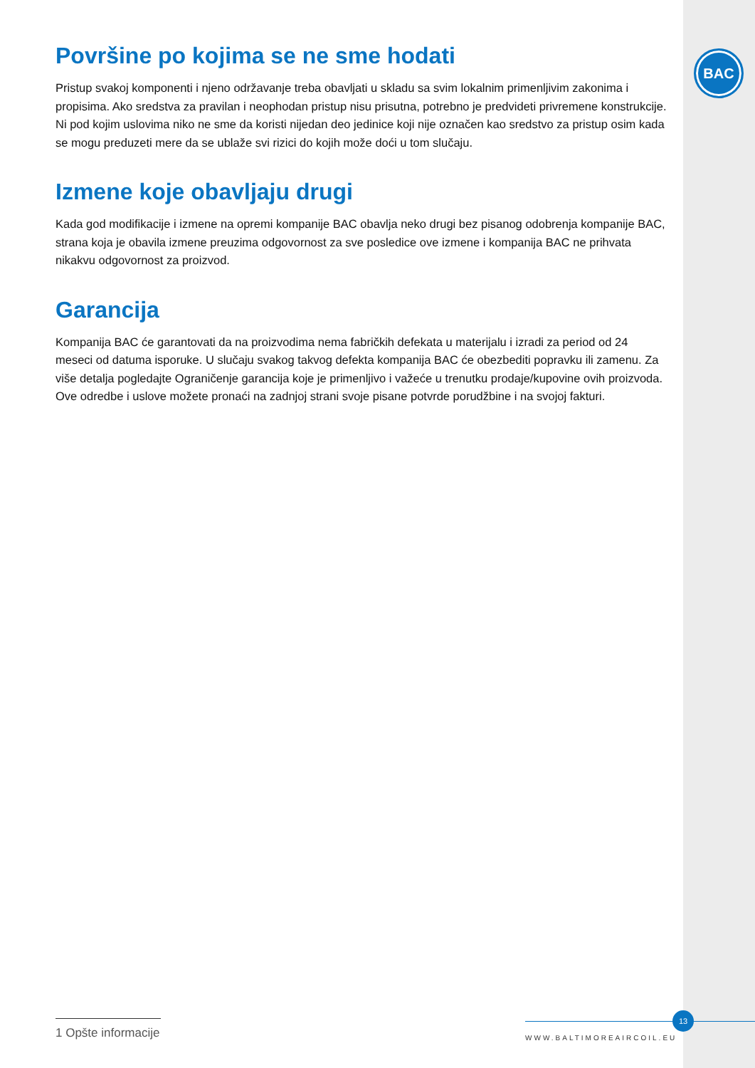BAC
Površine po kojima se ne sme hodati
Pristup svakoj komponenti i njeno održavanje treba obavljati u skladu sa svim lokalnim primenljivim zakonima i propisima. Ako sredstva za pravilan i neophodan pristup nisu prisutna, potrebno je predvideti privremene konstrukcije. Ni pod kojim uslovima niko ne sme da koristi nijedan deo jedinice koji nije označen kao sredstvo za pristup osim kada se mogu preduzeti mere da se ublaže svi rizici do kojih može doći u tom slučaju.
Izmene koje obavljaju drugi
Kada god modifikacije i izmene na opremi kompanije BAC obavlja neko drugi bez pisanog odobrenja kompanije BAC, strana koja je obavila izmene preuzima odgovornost za sve posledice ove izmene i kompanija BAC ne prihvata nikakvu odgovornost za proizvod.
Garancija
Kompanija BAC će garantovati da na proizvodima nema fabričkih defekata u materijalu i izradi za period od 24 meseci od datuma isporuke. U slučaju svakog takvog defekta kompanija BAC će obezbediti popravku ili zamenu. Za više detalja pogledajte Ograničenje garancija koje je primenljivo i važeće u trenutku prodaje/kupovine ovih proizvoda. Ove odredbe i uslove možete pronaći na zadnjoj strani svoje pisane potvrde porudžbine i na svojoj fakturi.
1 Opšte informacije
13
WWW.BALTIMOREAIRCOIL.EU